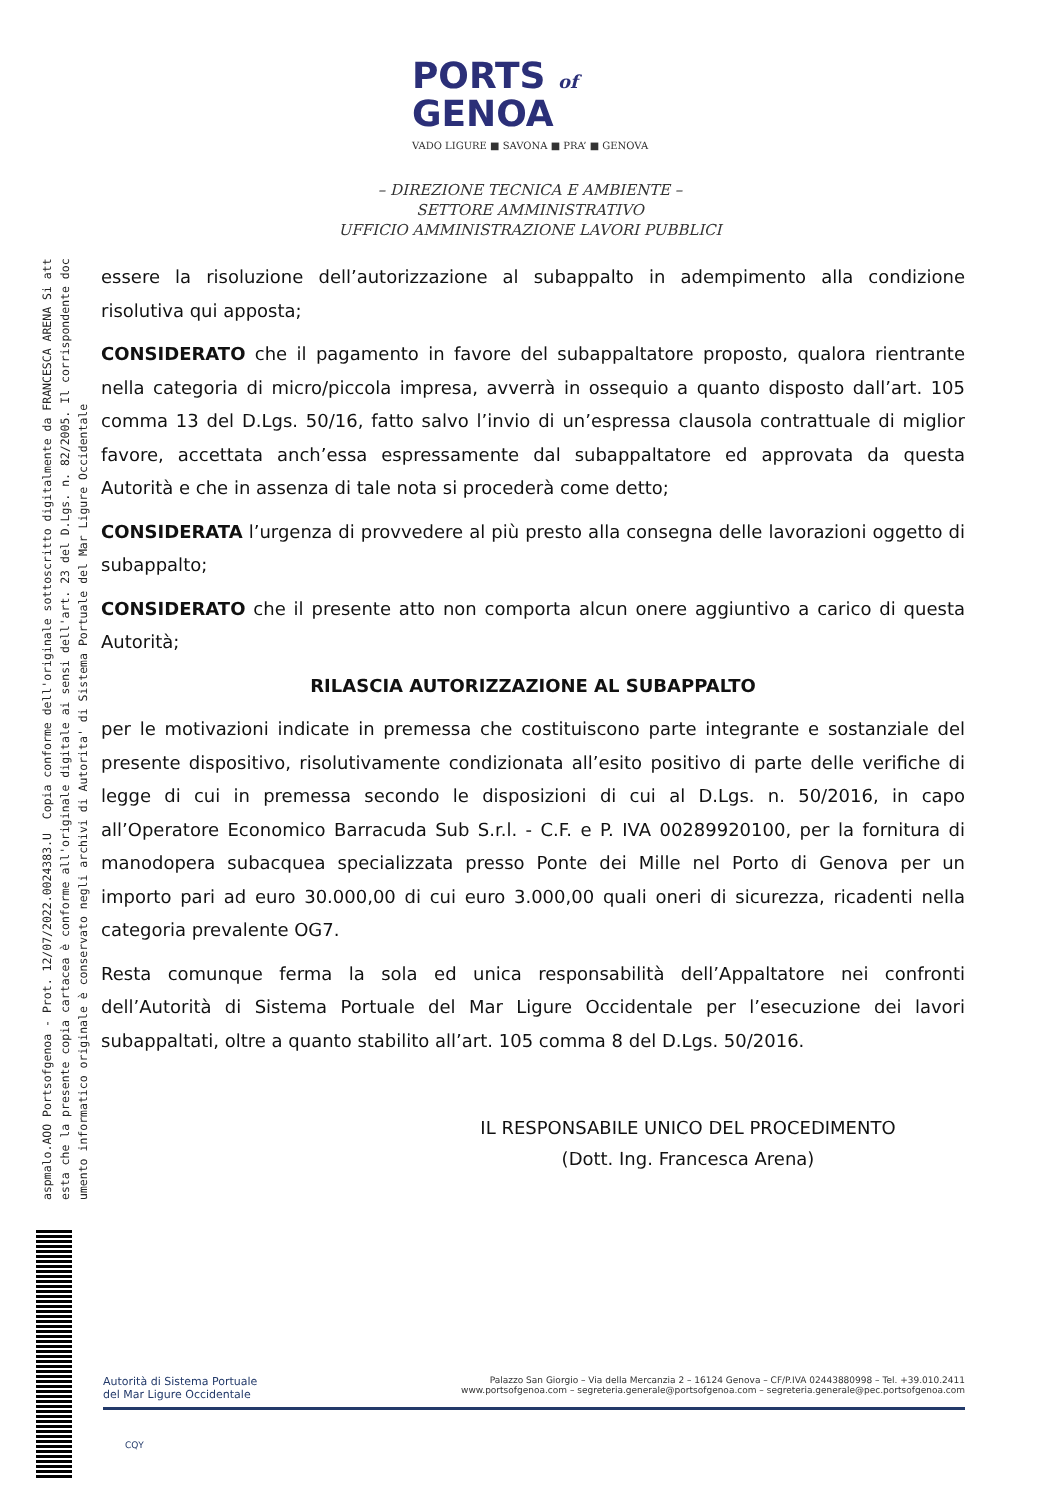aspmalo.AOO Portsofgenoa - Prot. 12/07/2022.0024383.U Copia conforme dell'originale sottoscritto digitalmente da FRANCESCA ARENA Si att
esta che la presente copia cartacea è conforme all'originale digitale ai sensi dell'art. 23 del D.Lgs. n. 82/2005. Il corrispondente doc
umento informatico originale è conservato negli archivi di Autorita' di Sistema Portuale del Mar Ligure Occidentale
PORTS of
GENOA VADO LIGURE ■ SAVONA ■ PRA’ ■ GENOVA
– DIREZIONE TECNICA E AMBIENTE –
SETTORE AMMINISTRATIVO
UFFICIO AMMINISTRAZIONE LAVORI PUBBLICI
essere la risoluzione dell’autorizzazione al subappalto in adempimento alla condizione risolutiva qui apposta;
CONSIDERATO che il pagamento in favore del subappaltatore proposto, qualora rientrante nella categoria di micro/piccola impresa, avverrà in ossequio a quanto disposto dall’art. 105 comma 13 del D.Lgs. 50/16, fatto salvo l’invio di un’espressa clausola contrattuale di miglior favore, accettata anch’essa espressamente dal subappaltatore ed approvata da questa Autorità e che in assenza di tale nota si procederà come detto;
CONSIDERATA l’urgenza di provvedere al più presto alla consegna delle lavorazioni oggetto di subappalto;
CONSIDERATO che il presente atto non comporta alcun onere aggiuntivo a carico di questa Autorità;
RILASCIA AUTORIZZAZIONE AL SUBAPPALTO
per le motivazioni indicate in premessa che costituiscono parte integrante e sostanziale del presente dispositivo, risolutivamente condizionata all’esito positivo di parte delle verifiche di legge di cui in premessa secondo le disposizioni di cui al D.Lgs. n. 50/2016, in capo all’Operatore Economico Barracuda Sub S.r.l. - C.F. e P. IVA 00289920100, per la fornitura di manodopera subacquea specializzata presso Ponte dei Mille nel Porto di Genova per un importo pari ad euro 30.000,00 di cui euro 3.000,00 quali oneri di sicurezza, ricadenti nella categoria prevalente OG7.
Resta comunque ferma la sola ed unica responsabilità dell’Appaltatore nei confronti dell’Autorità di Sistema Portuale del Mar Ligure Occidentale per l’esecuzione dei lavori subappaltati, oltre a quanto stabilito all’art. 105 comma 8 del D.Lgs. 50/2016.
IL RESPONSABILE UNICO DEL PROCEDIMENTO
(Dott. Ing. Francesca Arena)
Autorità di Sistema Portuale
del Mar Ligure Occidentale
Palazzo San Giorgio – Via della Mercanzia 2 – 16124 Genova – CF/P.IVA 02443880998 – Tel. +39.010.2411
www.portsofgenoa.com – segreteria.generale@portsofgenoa.com – segreteria.generale@pec.portsofgenoa.com
CQY